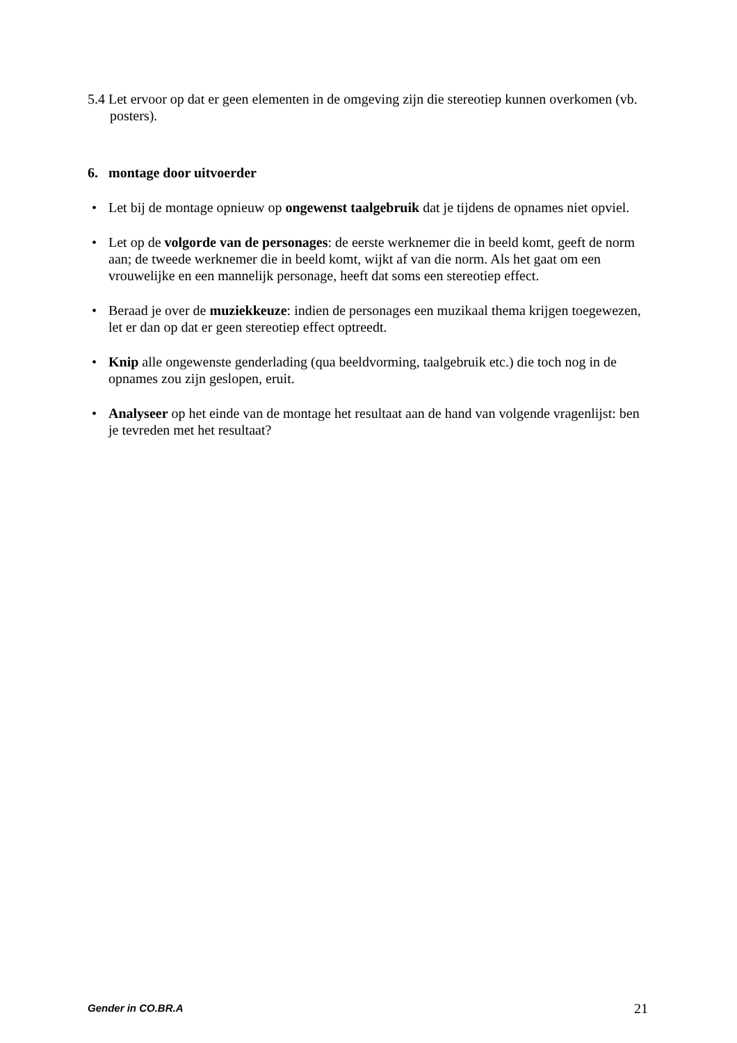5.4 Let ervoor op dat er geen elementen in de omgeving zijn die stereotiep kunnen overkomen (vb. posters).
6. montage door uitvoerder
• Let bij de montage opnieuw op ongewenst taalgebruik dat je tijdens de opnames niet opviel.
• Let op de volgorde van de personages: de eerste werknemer die in beeld komt, geeft de norm aan; de tweede werknemer die in beeld komt, wijkt af van die norm. Als het gaat om een vrouwelijke en een mannelijk personage, heeft dat soms een stereotiep effect.
• Beraad je over de muziekkeuze: indien de personages een muzikaal thema krijgen toegewezen, let er dan op dat er geen stereotiep effect optreedt.
• Knip alle ongewenste genderlading (qua beeldvorming, taalgebruik etc.) die toch nog in de opnames zou zijn geslopen, eruit.
• Analyseer op het einde van de montage het resultaat aan de hand van volgende vragenlijst: ben je tevreden met het resultaat?
Gender in CO.BR.A 21